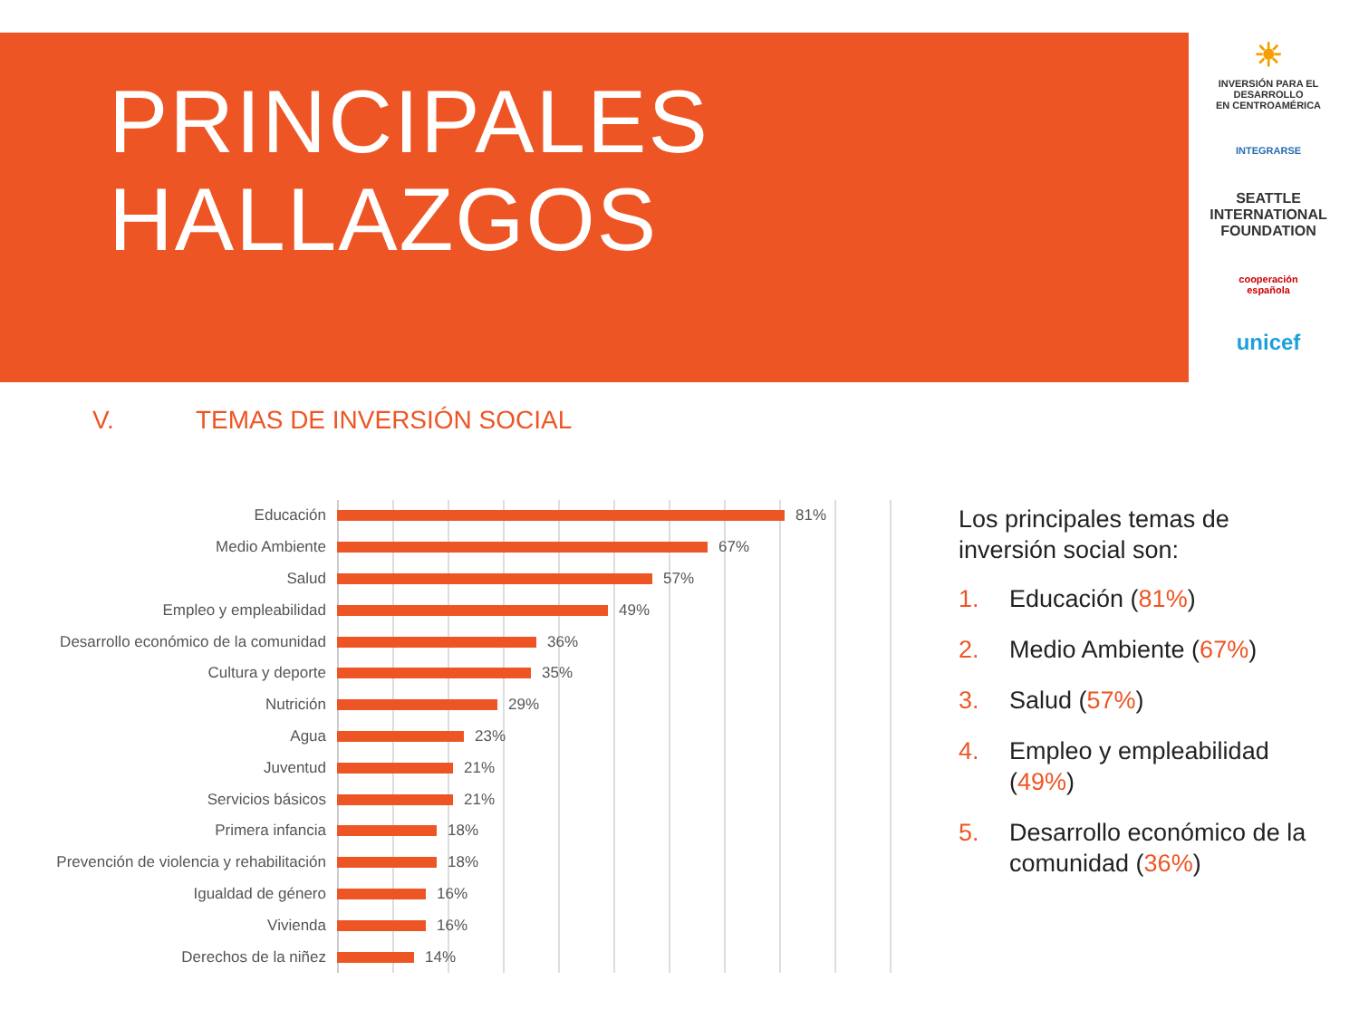PRINCIPALES
HALLAZGOS
☀
INVERSIÓN PARA EL DESARROLLO
EN CENTROAMÉRICA
INTEGRARSE
SEATTLE
INTERNATIONAL
FOUNDATION
cooperación
española
unicef
V. TEMAS DE INVERSIÓN SOCIAL
Educación 81%
Medio Ambiente 67%
Salud 57%
Empleo y empleabilidad 49%
Desarrollo económico de la comunidad
36%
Cultura y deporte 35%
Nutrición 29%
Agua 23%
Juventud 21%
Servicios básicos 21%
Primera infancia 18%
Prevención de violencia y rehabilitación
18%
Igualdad de género 16%
Vivienda 16%
Derechos de la niñez 14%
Los principales temas de inversión social son:
1. Educación (81%)
2. Medio Ambiente (67%)
3. Salud (57%)
4. Empleo y empleabilidad (49%)
5. Desarrollo económico de la comunidad (36%)